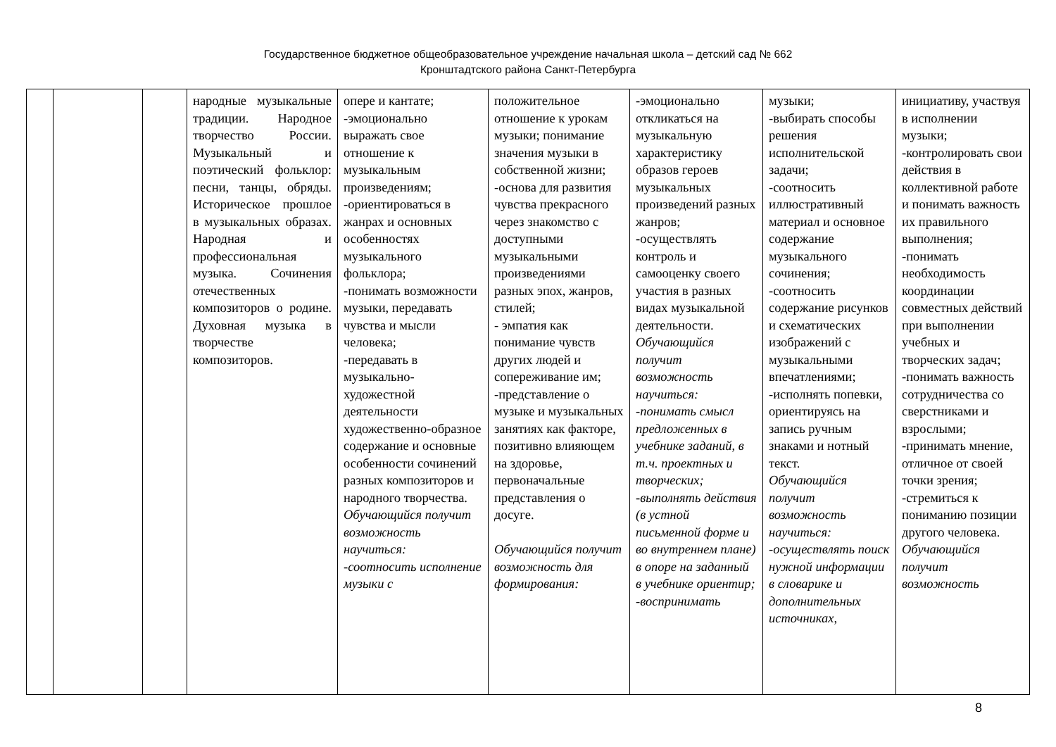Государственное бюджетное общеобразовательное учреждение начальная школа – детский сад № 662
Кронштадтского района Санкт-Петербурга
| | | | народные музыкальные традиции. Народное творчество России. Музыкальный и поэтический фольклор: песни, танцы, обряды. Историческое прошлое в музыкальных образах. Народная и профессиональная музыка. Сочинения отечественных композиторов о родине. Духовная музыка в творчестве композиторов. | опере и кантате; -эмоционально выражать свое отношение к музыкальным произведениям; -ориентироваться в жанрах и основных особенностях музыкального фольклора; -понимать возможности музыки, передавать чувства и мысли человека; -передавать в музыкально-художестной деятельности художественно-образное содержание и основные особенности сочинений разных композиторов и народного творчества. Обучающийся получит возможность научиться: -соотносить исполнение музыки с | положительное отношение к урокам музыки; понимание значения музыки в собственной жизни; -основа для развития чувства прекрасного через знакомство с доступными музыкальными произведениями разных эпох, жанров, стилей; - эмпатия как понимание чувств других людей и сопереживание им; -представление о музыке и музыкальных занятиях как факторе, позитивно влияющем на здоровье, первоначальные представления о досуге. Обучающийся получит возможность для формирования: | -эмоционально откликаться на музыкальную характеристику образов героев музыкальных произведений разных жанров; -осуществлять контроль и самооценку своего участия в разных видах музыкальной деятельности. Обучающийся получит возможность научиться: -понимать смысл предложенных в учебнике заданий, в т.ч. проектных и творческих; -выполнять действия (в устной письменной форме и во внутреннем плане) в опоре на заданный в учебнике ориентир; -воспринимать | музыки; -выбирать способы решения исполнительской задачи; -соотносить иллюстративный материал и основное содержание музыкального сочинения; -соотносить содержание рисунков и схематических изображений с музыкальными впечатлениями; -исполнять попевки, ориентируясь на запись ручным знаками и нотный текст. Обучающийся получит возможность научиться: -осуществлять поиск нужной информации в словарике и дополнительных источниках, | инициативу, участвуя в исполнении музыки; -контролировать свои действия в коллективной работе и понимать важность их правильного выполнения; -понимать необходимость координации совместных действий при выполнении учебных и творческих задач; -понимать важность сотрудничества со сверстниками и взрослыми; -принимать мнение, отличное от своей точки зрения; -стремиться к пониманию позиции другого человека. Обучающийся получит возможность |
8